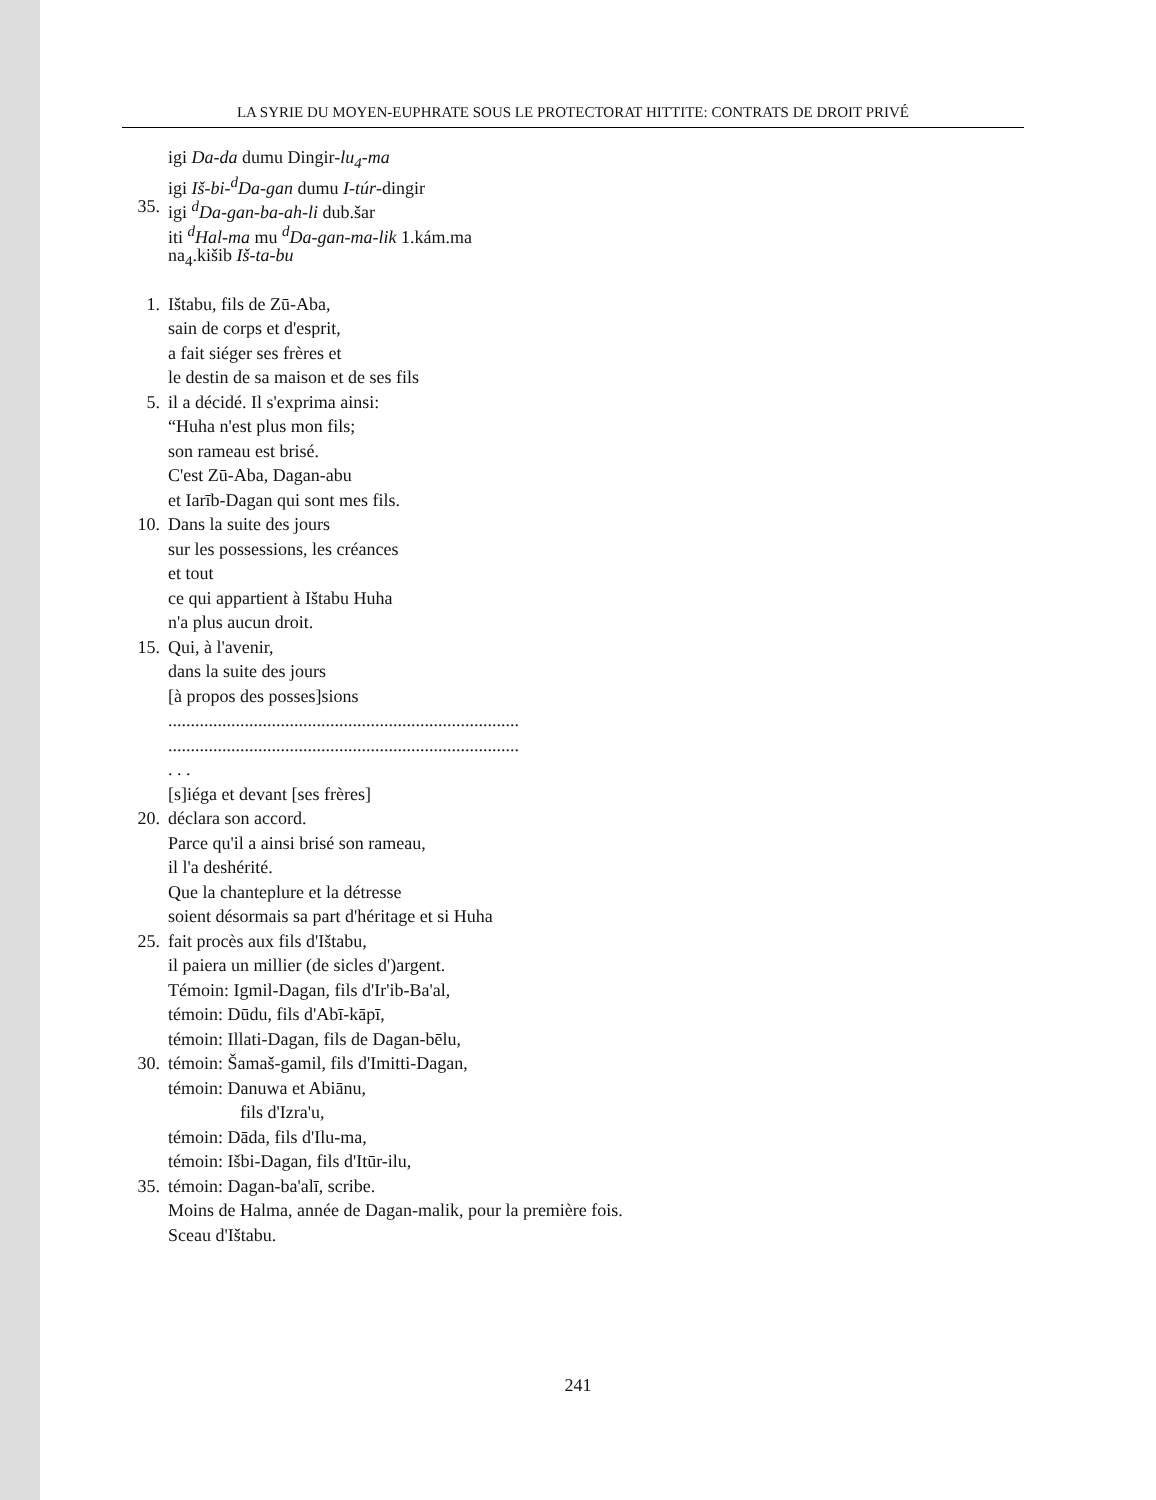LA SYRIE DU MOYEN-EUPHRATE SOUS LE PROTECTORAT HITTITE: CONTRATS DE DROIT PRIVÉ
igi Da-da dumu Dingir-lu<sub>4</sub>-ma
igi Iš-bi-<sup>d</sup>Da-gan dumu I-túr-dingir
35. igi <sup>d</sup>Da-gan-ba-ah-li dub.šar
iti <sup>d</sup>Hal-ma mu <sup>d</sup>Da-gan-ma-lik 1.kám.ma
na<sub>4</sub>.kišib Iš-ta-bu
1. Ištabu, fils de Zū-Aba,
sain de corps et d'esprit,
a fait siéger ses frères et
le destin de sa maison et de ses fils
5. il a décidé. Il s'exprima ainsi:
“Huha n'est plus mon fils;
son rameau est brisé.
C'est Zū-Aba, Dagan-abu
et Iarīb-Dagan qui sont mes fils.
10. Dans la suite des jours
sur les possessions, les créances
et tout
ce qui appartient à Ištabu Huha
n'a plus aucun droit.
15. Qui, à l'avenir,
dans la suite des jours
[à propos des posses]sions
..............................................................................
..............................................................................
. . .
[s]iéga et devant [ses frères]
20. déclara son accord.
Parce qu'il a ainsi brisé son rameau,
il l'a deshérité.
Que la chanteplure et la détresse
soient désormais sa part d'héritage et si Huha
25. fait procès aux fils d'Ištabu,
il paiera un millier (de sicles d')argent.
Témoin: Igmil-Dagan, fils d'Ir'ib-Ba'al,
témoin: Dūdu, fils d'Abī-kāpī,
témoin: Illati-Dagan, fils de Dagan-bēlu,
30. témoin: Šamaš-gamil, fils d'Imitti-Dagan,
témoin: Danuwa et Abiānu,
fils d'Izra'u,
témoin: Dāda, fils d'Ilu-ma,
témoin: Išbi-Dagan, fils d'Itūr-ilu,
35. témoin: Dagan-ba'alī, scribe.
Moins de Halma, année de Dagan-malik, pour la première fois.
Sceau d'Ištabu.
241